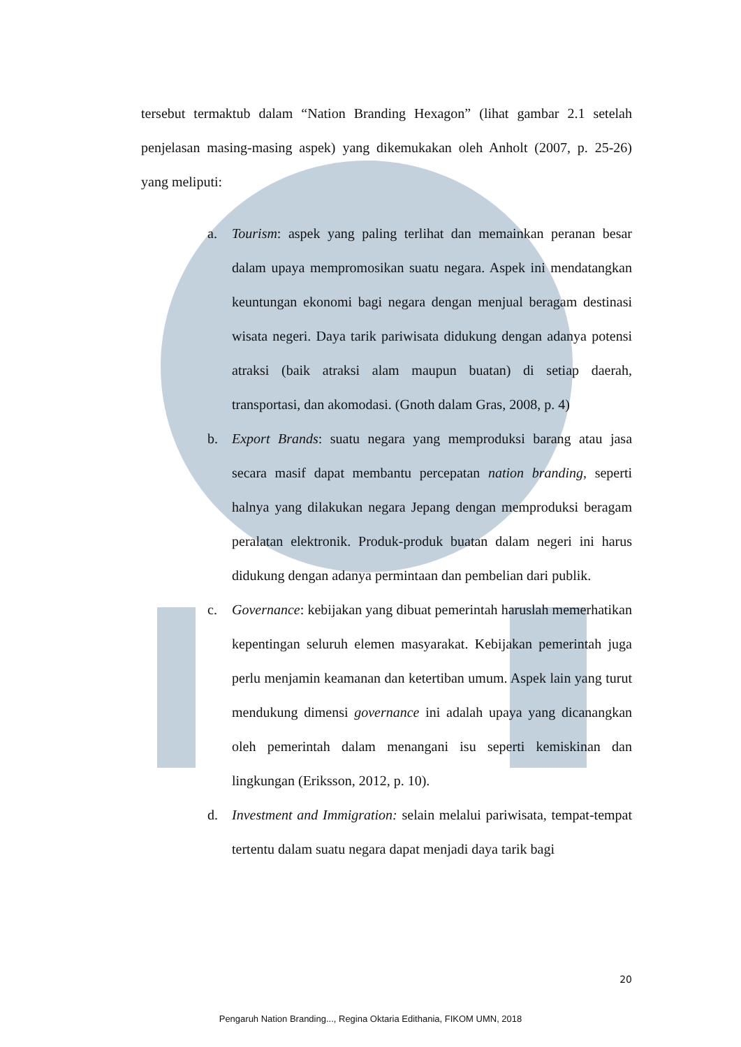tersebut termaktub dalam “Nation Branding Hexagon” (lihat gambar 2.1 setelah penjelasan masing-masing aspek) yang dikemukakan oleh Anholt (2007, p. 25-26) yang meliputi:
a. Tourism: aspek yang paling terlihat dan memainkan peranan besar dalam upaya mempromosikan suatu negara. Aspek ini mendatangkan keuntungan ekonomi bagi negara dengan menjual beragam destinasi wisata negeri. Daya tarik pariwisata didukung dengan adanya potensi atraksi (baik atraksi alam maupun buatan) di setiap daerah, transportasi, dan akomodasi. (Gnoth dalam Gras, 2008, p. 4)
b. Export Brands: suatu negara yang memproduksi barang atau jasa secara masif dapat membantu percepatan nation branding, seperti halnya yang dilakukan negara Jepang dengan memproduksi beragam peralatan elektronik. Produk-produk buatan dalam negeri ini harus didukung dengan adanya permintaan dan pembelian dari publik.
c. Governance: kebijakan yang dibuat pemerintah haruslah memerhatikan kepentingan seluruh elemen masyarakat. Kebijakan pemerintah juga perlu menjamin keamanan dan ketertiban umum. Aspek lain yang turut mendukung dimensi governance ini adalah upaya yang dicanangkan oleh pemerintah dalam menangani isu seperti kemiskinan dan lingkungan (Eriksson, 2012, p. 10).
d. Investment and Immigration: selain melalui pariwisata, tempat-tempat tertentu dalam suatu negara dapat menjadi daya tarik bagi
20
Pengaruh Nation Branding..., Regina Oktaria Edithania, FIKOM UMN, 2018